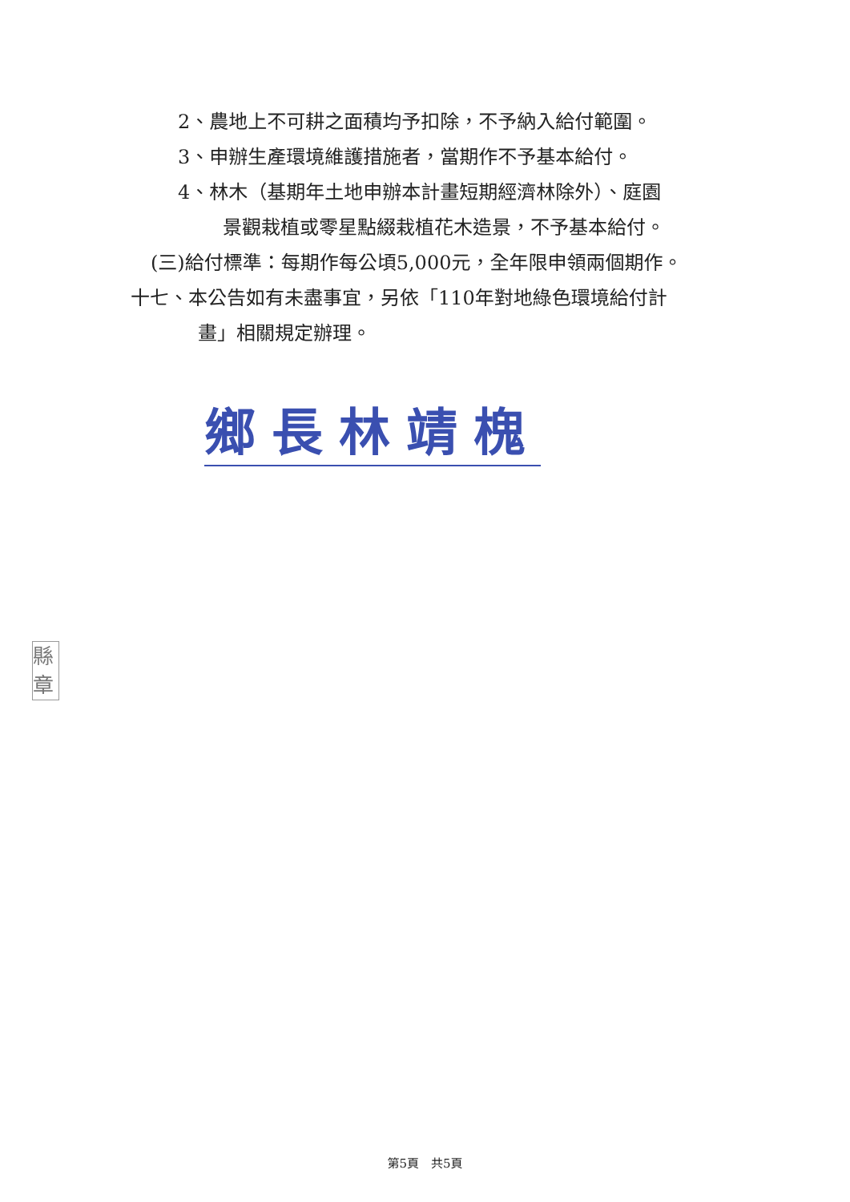2、農地上不可耕之面積均予扣除，不予納入給付範圍。
3、申辦生產環境維護措施者，當期作不予基本給付。
4、林木（基期年土地申辦本計畫短期經濟林除外）、庭園
景觀栽植或零星點綴栽植花木造景，不予基本給付。
(三)給付標準：每期作每公頃5,000元，全年限申領兩個期作。
十七、本公告如有未盡事宜，另依「110年對地綠色環境給付計
畫」相關規定辦理。
鄉長林靖槐
縣章
第5頁　共5頁